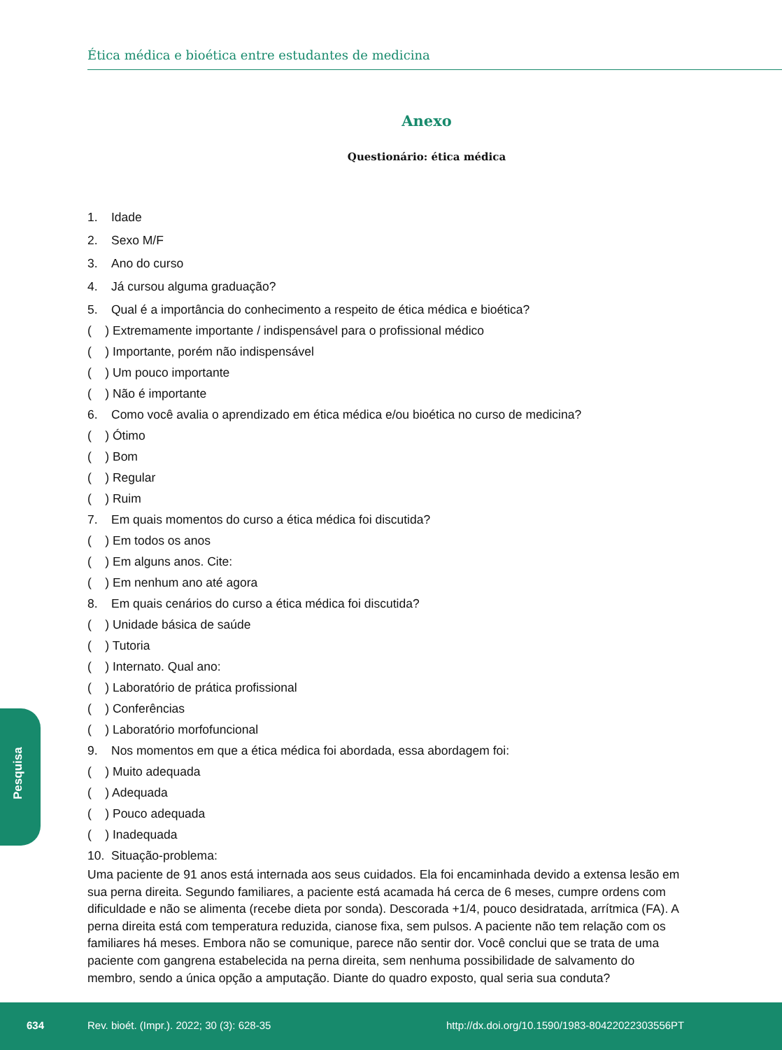Ética médica e bioética entre estudantes de medicina
Anexo
Questionário: ética médica
1. Idade
2. Sexo M/F
3. Ano do curso
4. Já cursou alguma graduação?
5. Qual é a importância do conhecimento a respeito de ética médica e bioética?
( ) Extremamente importante / indispensável para o profissional médico
( ) Importante, porém não indispensável
( ) Um pouco importante
( ) Não é importante
6. Como você avalia o aprendizado em ética médica e/ou bioética no curso de medicina?
( ) Ótimo
( ) Bom
( ) Regular
( ) Ruim
7. Em quais momentos do curso a ética médica foi discutida?
( ) Em todos os anos
( ) Em alguns anos. Cite:
( ) Em nenhum ano até agora
8. Em quais cenários do curso a ética médica foi discutida?
( ) Unidade básica de saúde
( ) Tutoria
( ) Internato. Qual ano:
( ) Laboratório de prática profissional
( ) Conferências
( ) Laboratório morfofuncional
9. Nos momentos em que a ética médica foi abordada, essa abordagem foi:
( ) Muito adequada
( ) Adequada
( ) Pouco adequada
( ) Inadequada
10. Situação-problema:
Uma paciente de 91 anos está internada aos seus cuidados. Ela foi encaminhada devido a extensa lesão em sua perna direita. Segundo familiares, a paciente está acamada há cerca de 6 meses, cumpre ordens com dificuldade e não se alimenta (recebe dieta por sonda). Descorada +1/4, pouco desidratada, arrítmica (FA). A perna direita está com temperatura reduzida, cianose fixa, sem pulsos. A paciente não tem relação com os familiares há meses. Embora não se comunique, parece não sentir dor. Você conclui que se trata de uma paciente com gangrena estabelecida na perna direita, sem nenhuma possibilidade de salvamento do membro, sendo a única opção a amputação. Diante do quadro exposto, qual seria sua conduta?
Pesquisa
634
Rev. bioét. (Impr.). 2022; 30 (3): 628-35
http://dx.doi.org/10.1590/1983-80422022303556PT